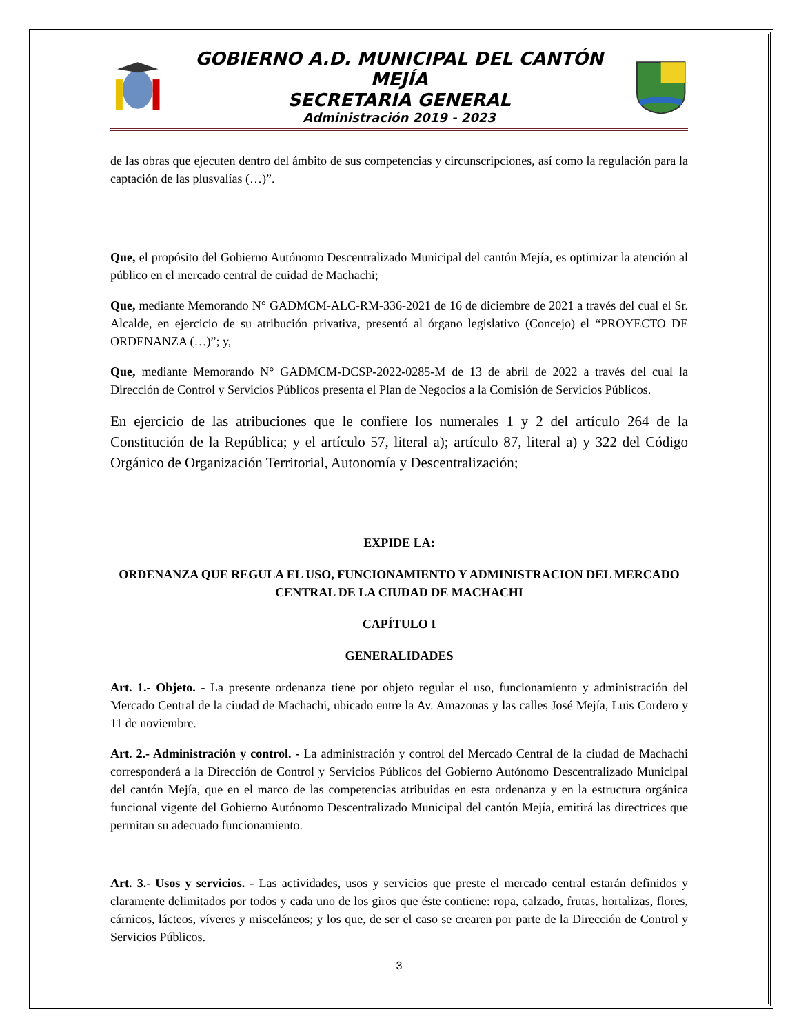GOBIERNO A.D. MUNICIPAL DEL CANTÓN MEJÍA
SECRETARIA GENERAL
Administración 2019 - 2023
de las obras que ejecuten dentro del ámbito de sus competencias y circunscripciones, así como la regulación para la captación de las plusvalías (…)”.
Que, el propósito del Gobierno Autónomo Descentralizado Municipal del cantón Mejía, es optimizar la atención al público en el mercado central de cuidad de Machachi;
Que, mediante Memorando N° GADMCM-ALC-RM-336-2021 de 16 de diciembre de 2021 a través del cual el Sr. Alcalde, en ejercicio de su atribución privativa, presentó al órgano legislativo (Concejo) el “PROYECTO DE ORDENANZA (…)”; y,
Que, mediante Memorando N° GADMCM-DCSP-2022-0285-M de 13 de abril de 2022 a través del cual la Dirección de Control y Servicios Públicos presenta el Plan de Negocios a la Comisión de Servicios Públicos.
En ejercicio de las atribuciones que le confiere los numerales 1 y 2 del artículo 264 de la Constitución de la República; y el artículo 57, literal a); artículo 87, literal a) y 322 del Código Orgánico de Organización Territorial, Autonomía y Descentralización;
EXPIDE LA:
ORDENANZA QUE REGULA EL USO, FUNCIONAMIENTO Y ADMINISTRACION DEL MERCADO CENTRAL DE LA CIUDAD DE MACHACHI
CAPÍTULO I
GENERALIDADES
Art. 1.- Objeto. - La presente ordenanza tiene por objeto regular el uso, funcionamiento y administración del Mercado Central de la ciudad de Machachi, ubicado entre la Av. Amazonas y las calles José Mejía, Luis Cordero y 11 de noviembre.
Art. 2.- Administración y control. - La administración y control del Mercado Central de la ciudad de Machachi corresponderá a la Dirección de Control y Servicios Públicos del Gobierno Autónomo Descentralizado Municipal del cantón Mejía, que en el marco de las competencias atribuidas en esta ordenanza y en la estructura orgánica funcional vigente del Gobierno Autónomo Descentralizado Municipal del cantón Mejía, emitirá las directrices que permitan su adecuado funcionamiento.
Art. 3.- Usos y servicios. - Las actividades, usos y servicios que preste el mercado central estarán definidos y claramente delimitados por todos y cada uno de los giros que éste contiene: ropa, calzado, frutas, hortalizas, flores, cárnicos, lácteos, víveres y misceláneos; y los que, de ser el caso se crearen por parte de la Dirección de Control y Servicios Públicos.
3